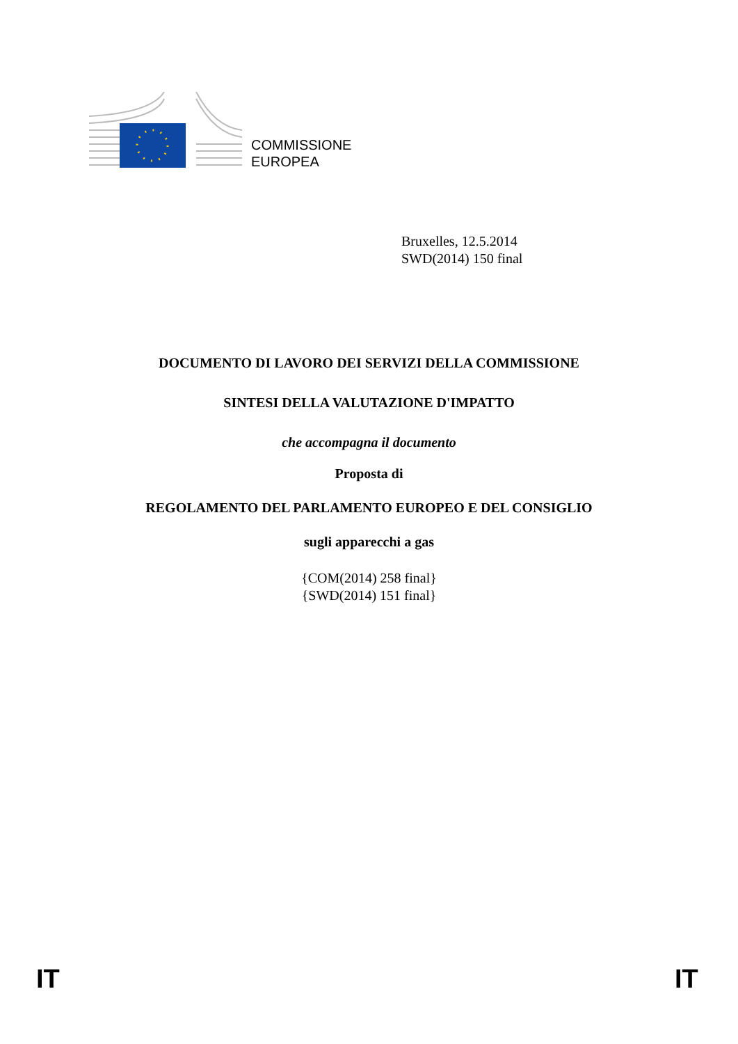COMMISSIONE
EUROPEA
Bruxelles, 12.5.2014
SWD(2014) 150 final
DOCUMENTO DI LAVORO DEI SERVIZI DELLA COMMISSIONE
SINTESI DELLA VALUTAZIONE D'IMPATTO
che accompagna il documento
Proposta di
REGOLAMENTO DEL PARLAMENTO EUROPEO E DEL CONSIGLIO
sugli apparecchi a gas
{COM(2014) 258 final}
{SWD(2014) 151 final}
IT IT